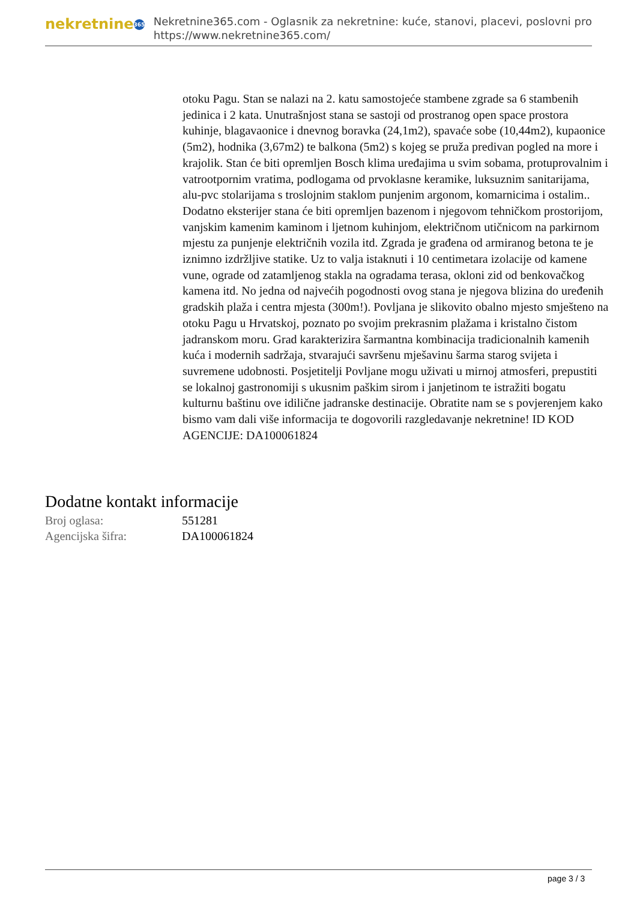nekretnine 365
Nekretnine365.com - Oglasnik za nekretnine: kuće, stanovi, placevi, poslovni pro
https://www.nekretnine365.com/
otoku Pagu. Stan se nalazi na 2. katu samostojeće stambene zgrade sa 6 stambenih jedinica i 2 kata. Unutrašnjost stana se sastoji od prostranog open space prostora kuhinje, blagavaonice i dnevnog boravka (24,1m2), spavaće sobe (10,44m2), kupaonice (5m2), hodnika (3,67m2) te balkona (5m2) s kojeg se pruža predivan pogled na more i krajolik. Stan će biti opremljen Bosch klima uređajima u svim sobama, protuprovalnim i vatrootpornim vratima, podlogama od prvoklasne keramike, luksuznim sanitarijama, alu-pvc stolarijama s troslojnim staklom punjenim argonom, komarnicima i ostalim.. Dodatno eksterijer stana će biti opremljen bazenom i njegovom tehničkom prostorijom, vanjskim kamenim kaminom i ljetnom kuhinjom, električnom utičnicom na parkirnom mjestu za punjenje električnih vozila itd. Zgrada je građena od armiranog betona te je iznimno izdržljive statike. Uz to valja istaknuti i 10 centimetara izolacije od kamene vune, ograde od zatamljenog stakla na ogradama terasa, okloni zid od benkovačkog kamena itd. No jedna od najvećih pogodnosti ovog stana je njegova blizina do uređenih gradskih plaža i centra mjesta (300m!). Povljana je slikovito obalno mjesto smješteno na otoku Pagu u Hrvatskoj, poznato po svojim prekrasnim plažama i kristalno čistom jadranskom moru. Grad karakterizira šarmantna kombinacija tradicionalnih kamenih kuća i modernih sadržaja, stvarajući savršenu mješavinu šarma starog svijeta i suvremene udobnosti. Posjetitelji Povljane mogu uživati u mirnoj atmosferi, prepustiti se lokalnoj gastronomiji s ukusnim paškim sirom i janjetinom te istražiti bogatu kulturnu baštinu ove idilične jadranske destinacije. Obratite nam se s povjerenjem kako bismo vam dali više informacija te dogovorili razgledavanje nekretnine! ID KOD AGENCIJE: DA100061824
Dodatne kontakt informacije
| Broj oglasa: | 551281 |
| Agencijska šifra: | DA100061824 |
page 3 / 3